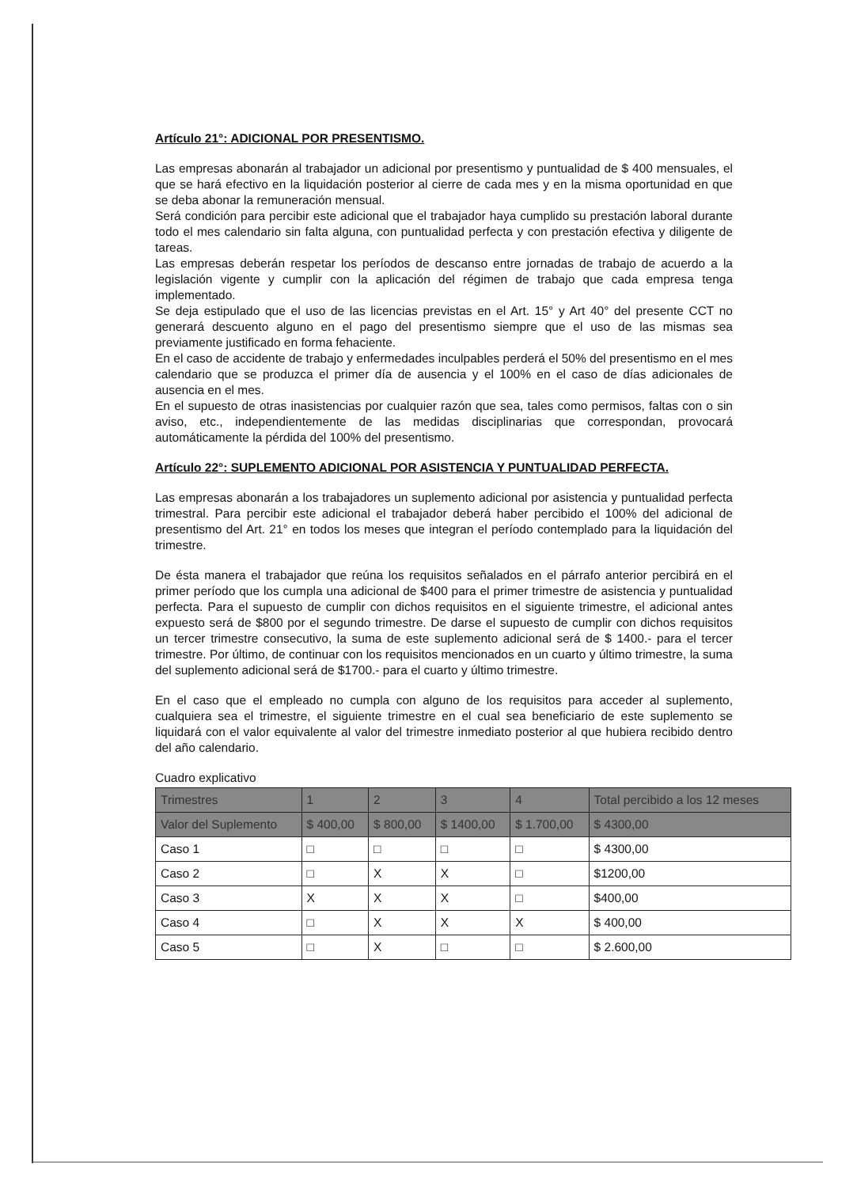Artículo 21°: ADICIONAL POR PRESENTISMO.
Las empresas abonarán al trabajador un adicional por presentismo y puntualidad de $ 400 mensuales, el que se hará efectivo en la liquidación posterior al cierre de cada mes y en la misma oportunidad en que se deba abonar la remuneración mensual.
Será condición para percibir este adicional que el trabajador haya cumplido su prestación laboral durante todo el mes calendario sin falta alguna, con puntualidad perfecta y con prestación efectiva y diligente de tareas.
Las empresas deberán respetar los períodos de descanso entre jornadas de trabajo de acuerdo a la legislación vigente y cumplir con la aplicación del régimen de trabajo que cada empresa tenga implementado.
Se deja estipulado que el uso de las licencias previstas en el Art. 15° y Art 40° del presente CCT no generará descuento alguno en el pago del presentismo siempre que el uso de las mismas sea previamente justificado en forma fehaciente.
En el caso de accidente de trabajo y enfermedades inculpables perderá el 50% del presentismo en el mes calendario que se produzca el primer día de ausencia y el 100% en el caso de días adicionales de ausencia en el mes.
En el supuesto de otras inasistencias por cualquier razón que sea, tales como permisos, faltas con o sin aviso, etc., independientemente de las medidas disciplinarias que correspondan, provocará automáticamente la pérdida del 100% del presentismo.
Artículo 22°: SUPLEMENTO ADICIONAL POR ASISTENCIA Y PUNTUALIDAD PERFECTA.
Las empresas abonarán a los trabajadores un suplemento adicional por asistencia y puntualidad perfecta trimestral. Para percibir este adicional el trabajador deberá haber percibido el 100% del adicional de presentismo del Art. 21° en todos los meses que integran el período contemplado para la liquidación del trimestre.
De ésta manera el trabajador que reúna los requisitos señalados en el párrafo anterior percibirá en el primer período que los cumpla una adicional de $400 para el primer trimestre de asistencia y puntualidad perfecta. Para el supuesto de cumplir con dichos requisitos en el siguiente trimestre, el adicional antes expuesto será de $800 por el segundo trimestre. De darse el supuesto de cumplir con dichos requisitos un tercer trimestre consecutivo, la suma de este suplemento adicional será de $ 1400.- para el tercer trimestre. Por último, de continuar con los requisitos mencionados en un cuarto y último trimestre, la suma del suplemento adicional será de $1700.- para el cuarto y último trimestre.
En el caso que el empleado no cumpla con alguno de los requisitos para acceder al suplemento, cualquiera sea el trimestre, el siguiente trimestre en el cual sea beneficiario de este suplemento se liquidará con el valor equivalente al valor del trimestre inmediato posterior al que hubiera recibido dentro del año calendario.
Cuadro explicativo
| Trimestres | 1 | 2 | 3 | 4 | Total percibido a los 12 meses |
| Valor del Suplemento | $ 400,00 | $ 800,00 | $ 1400,00 | $ 1.700,00 | $ 4300,00 |
| Caso 1 | □ | □ | □ | □ | $ 4300,00 |
| Caso 2 | □ | X | X | □ | $1200,00 |
| Caso 3 | X | X | X | □ | $400,00 |
| Caso 4 | □ | X | X | X | $ 400,00 |
| Caso 5 | □ | X | □ | □ | $ 2.600,00 |